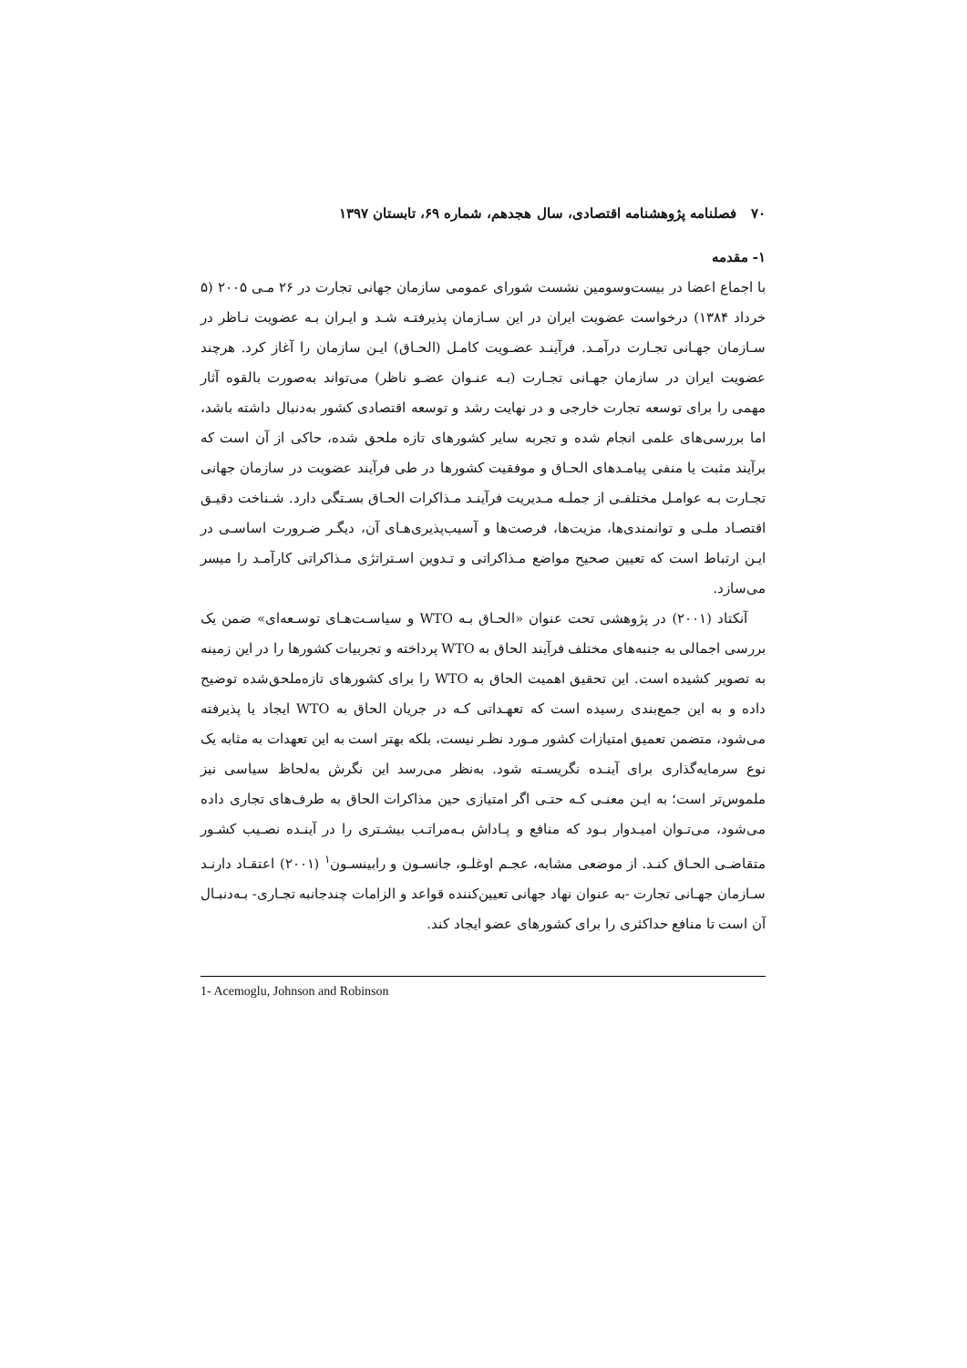۷۰ فصلنامه پژوهشنامه اقتصادی، سال هجدهم، شماره ۶۹، تابستان ۱۳۹۷
۱- مقدمه
با اجماع اعضا در بیست‌وسومین نشست شورای عمومی سازمان جهانی تجارت در ۲۶ مـی ۲۰۰۵ (۵ خرداد ۱۳۸۴) درخواست عضویت ایران در این سـازمان پذیرفتـه شـد و ایـران بـه عضویت نـاظر در سـازمان جهـانی تجـارت درآمـد. فرآینـد عضـویت کامـل (الحـاق) ایـن سازمان را آغاز کرد. هرچند عضویت ایران در سازمان جهـانی تجـارت (بـه عنـوان عضـو ناظر) می‌تواند به‌صورت بالقوه آثار مهمی را برای توسعه تجارت خارجی و در نهایت رشد و توسعه اقتصادی کشور به‌دنبال داشته باشد، اما بررسی‌های علمی انجام شده و تجربه سایر کشورهای تازه ملحق شده، حاکی از آن است که برآیند مثبت یا منفی پیامـدهای الحـاق و موفقیت کشورها در طی فرآیند عضویت در سازمان جهانی تجـارت بـه عوامـل مختلفـی از جملـه مـدیریت فرآینـد مـذاکرات الحـاق بسـتگی دارد. شـناخت دقیـق اقتصـاد ملـی و توانمندی‌ها، مزیت‌ها، فرصت‌ها و آسیب‌پذیری‌هـای آن، دیگـر ضـرورت اساسـی در ایـن ارتباط است که تعیین صحیح مواضع مـذاکراتی و تـدوین اسـتراتژی مـذاکراتی کارآمـد را میسر می‌سازد.
آنکتاد (۲۰۰۱) در پژوهشی تحت عنوان «الحـاق بـه WTO و سیاسـت‌هـای توسـعه‌ای» ضمن یک بررسی اجمالی به جنبه‌های مختلف فرآیند الحاق به WTO پرداخته و تجربیات کشورها را در این زمینه به تصویر کشیده است. این تحقیق اهمیت الحاق به WTO را برای کشورهای تازه‌ملحق‌شده توضیح داده و به این جمع‌بندی رسیده است که تعهـداتی کـه در جریان الحاق به WTO ایجاد یا پذیرفته می‌شود، متضمن تعمیق امتیازات کشور مـورد نظـر نیست، بلکه بهتر است به این تعهدات به مثابه یک نوع سرمایه‌گذاری برای آینـده نگریسـته شود. به‌نظر می‌رسد این نگرش به‌لحاظ سیاسی نیز ملموس‌تر است؛ به ایـن معنـی کـه حتـی اگر امتیازی حین مذاکرات الحاق به طرف‌های تجاری داده می‌شود، می‌تـوان امیـدوار بـود که منافع و پـاداش بـه‌مراتـب بیشـتری را در آینـده نصـیب کشـور متقاضـی الحـاق کنـد. از موضعی مشابه، عجـم اوغلـو، جانسـون و رابینسـون<sup>۱</sup> (۲۰۰۱) اعتقـاد دارنـد سـازمان جهـانی تجارت -به عنوان نهاد جهانی تعیین‌کننده قواعد و الزامات چندجانبه تجـاری- بـه‌دنبـال آن است تا منافع حداکثری را برای کشورهای عضو ایجاد کند.
1- Acemoglu, Johnson and Robinson